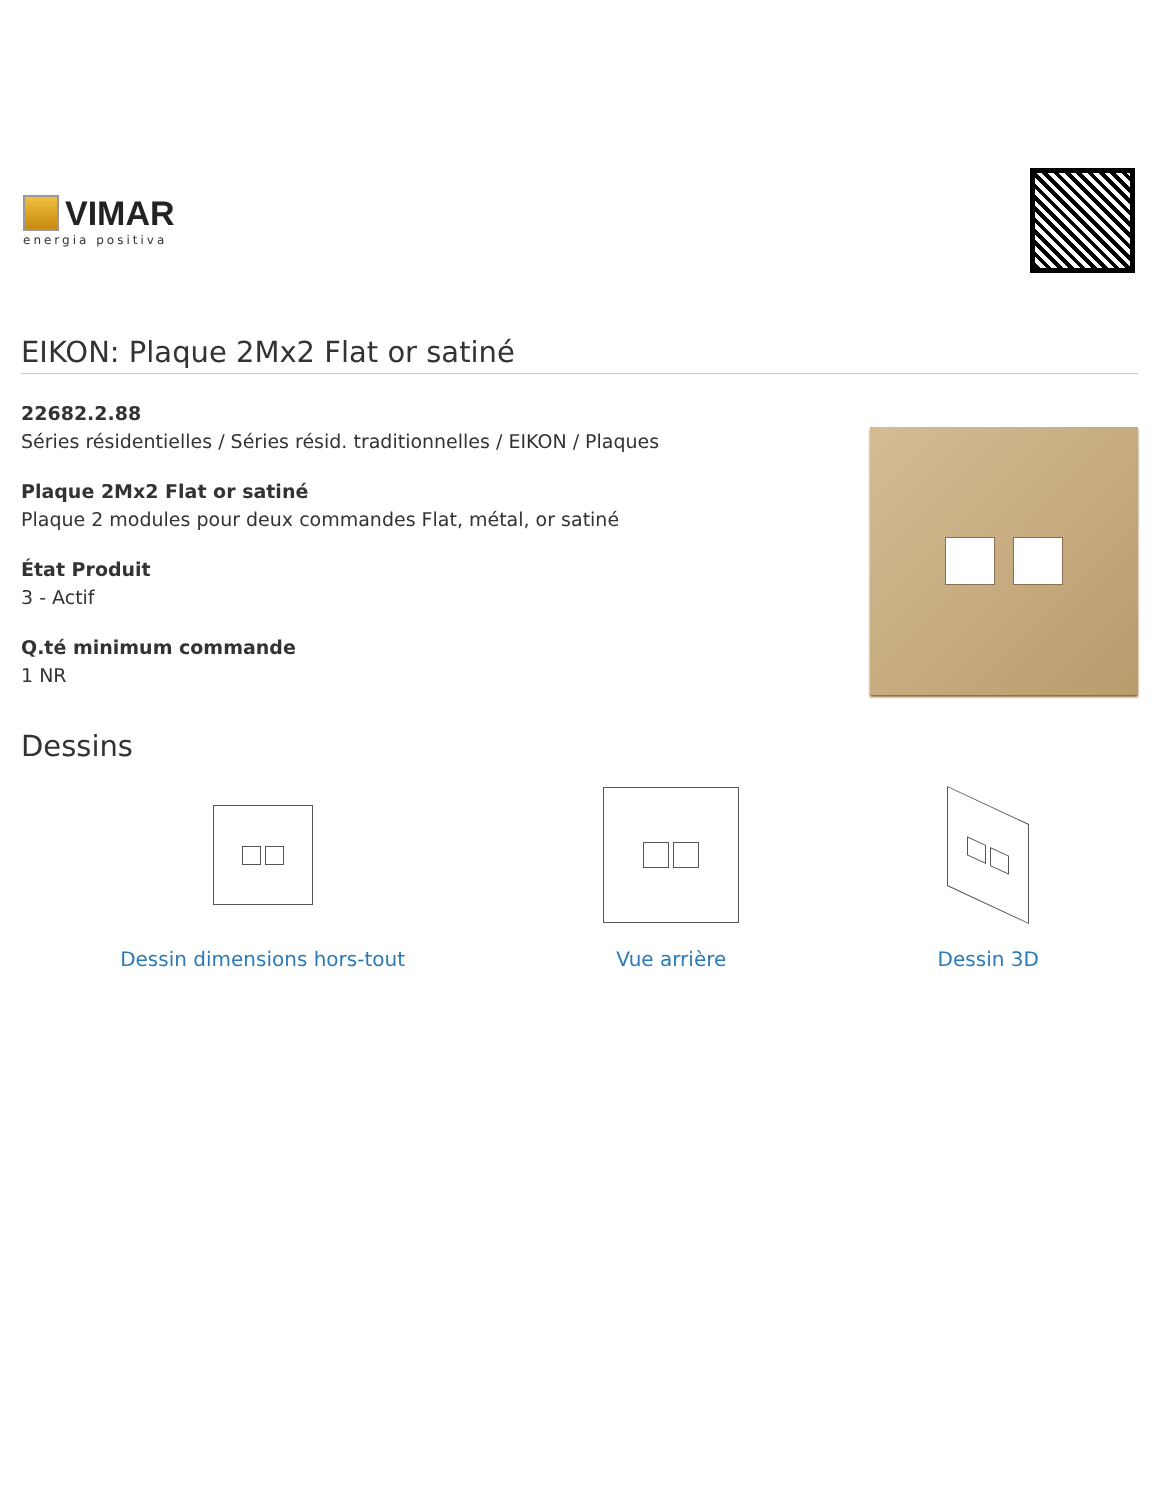VIMAR
energia positiva
EIKON: Plaque 2Mx2 Flat or satiné
22682.2.88
Séries résidentielles / Séries résid. traditionnelles / EIKON / Plaques
Plaque 2Mx2 Flat or satiné
Plaque 2 modules pour deux commandes Flat, métal, or satiné
État Produit
3 - Actif
Q.té minimum commande
1 NR
Dessins
Dessin dimensions hors-tout Vue arrière Dessin 3D